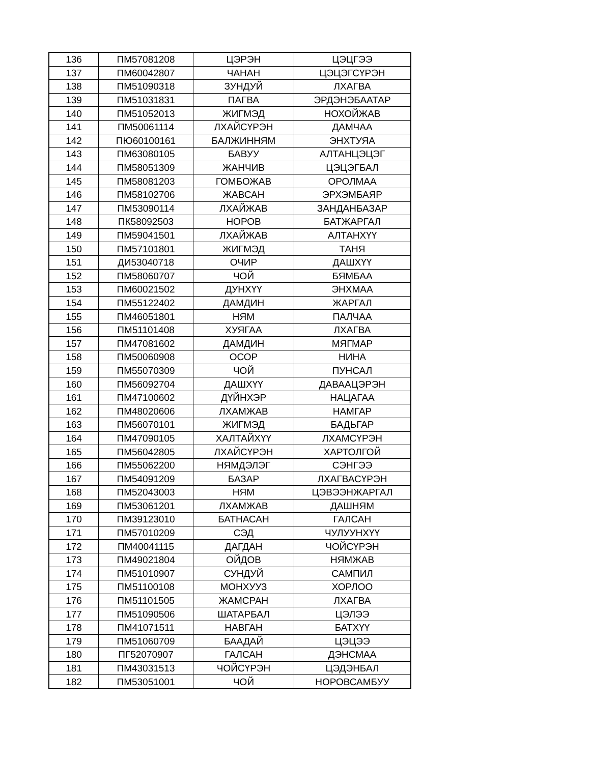| 136 | ПМ57081208 | ЦЭРЭН | ЦЭЦГЭЭ |
| 137 | ПМ60042807 | ЧАНАН | ЦЭЦЭГСҮРЭН |
| 138 | ПМ51090318 | ЗУНДУЙ | ЛХАГВА |
| 139 | ПМ51031831 | ПАГВА | ЭРДЭНЭБААТАР |
| 140 | ПМ51052013 | ЖИГМЭД | НОХОЙЖАВ |
| 141 | ПМ50061114 | ЛХАЙСҮРЭН | ДАМЧАА |
| 142 | ПЮ60100161 | БАЛЖИННЯМ | ЭНХТУЯА |
| 143 | ПМ63080105 | БАВУУ | АЛТАНЦЭЦЭГ |
| 144 | ПМ58051309 | ЖАНЧИВ | ЦЭЦЭГБАЛ |
| 145 | ПМ58081203 | ГОМБОЖАВ | ОРОЛМАА |
| 146 | ПМ58102706 | ЖАВСАН | ЭРХЭМБАЯР |
| 147 | ПМ53090114 | ЛХАЙЖАВ | ЗАНДАНБАЗАР |
| 148 | ПК58092503 | НОРОВ | БАТЖАРГАЛ |
| 149 | ПМ59041501 | ЛХАЙЖАВ | АЛТАНХҮҮ |
| 150 | ПМ57101801 | ЖИГМЭД | ТАНЯ |
| 151 | ДИ53040718 | ОЧИР | ДАШХҮҮ |
| 152 | ПМ58060707 | ЧОЙ | БЯМБАА |
| 153 | ПМ60021502 | ДУНХҮҮ | ЭНХМАА |
| 154 | ПМ55122402 | ДАМДИН | ЖАРГАЛ |
| 155 | ПМ46051801 | НЯМ | ПАЛЧАА |
| 156 | ПМ51101408 | ХУЯГАА | ЛХАГВА |
| 157 | ПМ47081602 | ДАМДИН | МЯГМАР |
| 158 | ПМ50060908 | ОСОР | НИНА |
| 159 | ПМ55070309 | ЧОЙ | ПУНСАЛ |
| 160 | ПМ56092704 | ДАШХҮҮ | ДАВААЦЭРЭН |
| 161 | ПМ47100602 | ДҮЙНХЭР | НАЦАГАА |
| 162 | ПМ48020606 | ЛХАМЖАВ | НАМГАР |
| 163 | ПМ56070101 | ЖИГМЭД | БАДЬГАР |
| 164 | ПМ47090105 | ХАЛТАЙХҮҮ | ЛХАМСҮРЭН |
| 165 | ПМ56042805 | ЛХАЙСҮРЭН | ХАРТОЛГОЙ |
| 166 | ПМ55062200 | НЯМДЭЛЭГ | СЭНГЭЭ |
| 167 | ПМ54091209 | БАЗАР | ЛХАГВАСҮРЭН |
| 168 | ПМ52043003 | НЯМ | ЦЭВЭЭНЖАРГАЛ |
| 169 | ПМ53061201 | ЛХАМЖАВ | ДАШНЯМ |
| 170 | ПМ39123010 | БАТНАСАН | ГАЛСАН |
| 171 | ПМ57010209 | СЭД | ЧУЛУУНХҮҮ |
| 172 | ПМ40041115 | ДАГДАН | ЧОЙСҮРЭН |
| 173 | ПМ49021804 | ОЙДОВ | НЯМЖАВ |
| 174 | ПМ51010907 | СУНДУЙ | САМПИЛ |
| 175 | ПМ51100108 | МОНХУУЗ | ХОРЛОО |
| 176 | ПМ51101505 | ЖАМСРАН | ЛХАГВА |
| 177 | ПМ51090506 | ШАТАРБАЛ | ЦЭЛЭЭ |
| 178 | ПМ41071511 | НАВГАН | БАТХҮҮ |
| 179 | ПМ51060709 | БААДАЙ | ЦЭЦЭЭ |
| 180 | ПГ52070907 | ГАЛСАН | ДЭНСМАА |
| 181 | ПМ43031513 | ЧОЙСҮРЭН | ЦЭДЭНБАЛ |
| 182 | ПМ53051001 | ЧОЙ | НОРОВСАМБУУ |